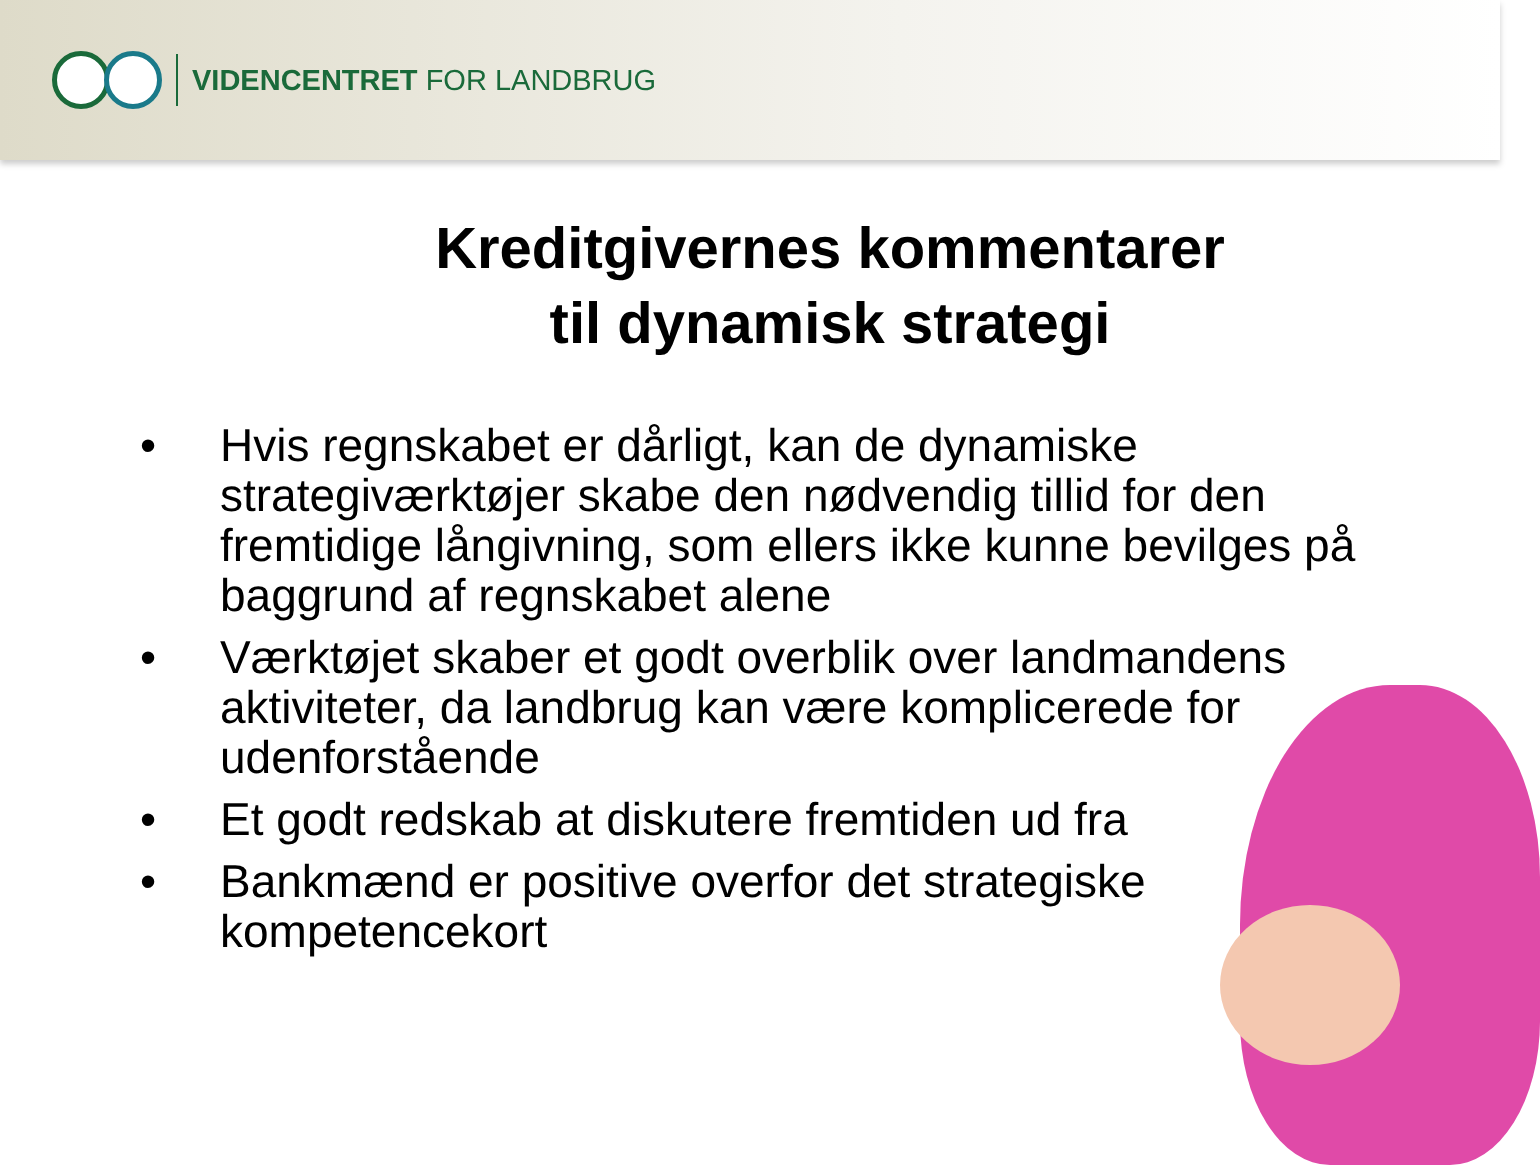VIDENCENTRET FOR LANDBRUG
Kreditgivernes kommentarer
til dynamisk strategi
• Hvis regnskabet er dårligt, kan de dynamiske strategiværktøjer skabe den nødvendig tillid for den fremtidige långivning, som ellers ikke kunne bevilges på baggrund af regnskabet alene
• Værktøjet skaber et godt overblik over landmandens aktiviteter, da landbrug kan være komplicerede for udenforstående
• Et godt redskab at diskutere fremtiden ud fra
• Bankmænd er positive overfor det strategiske kompetencekort